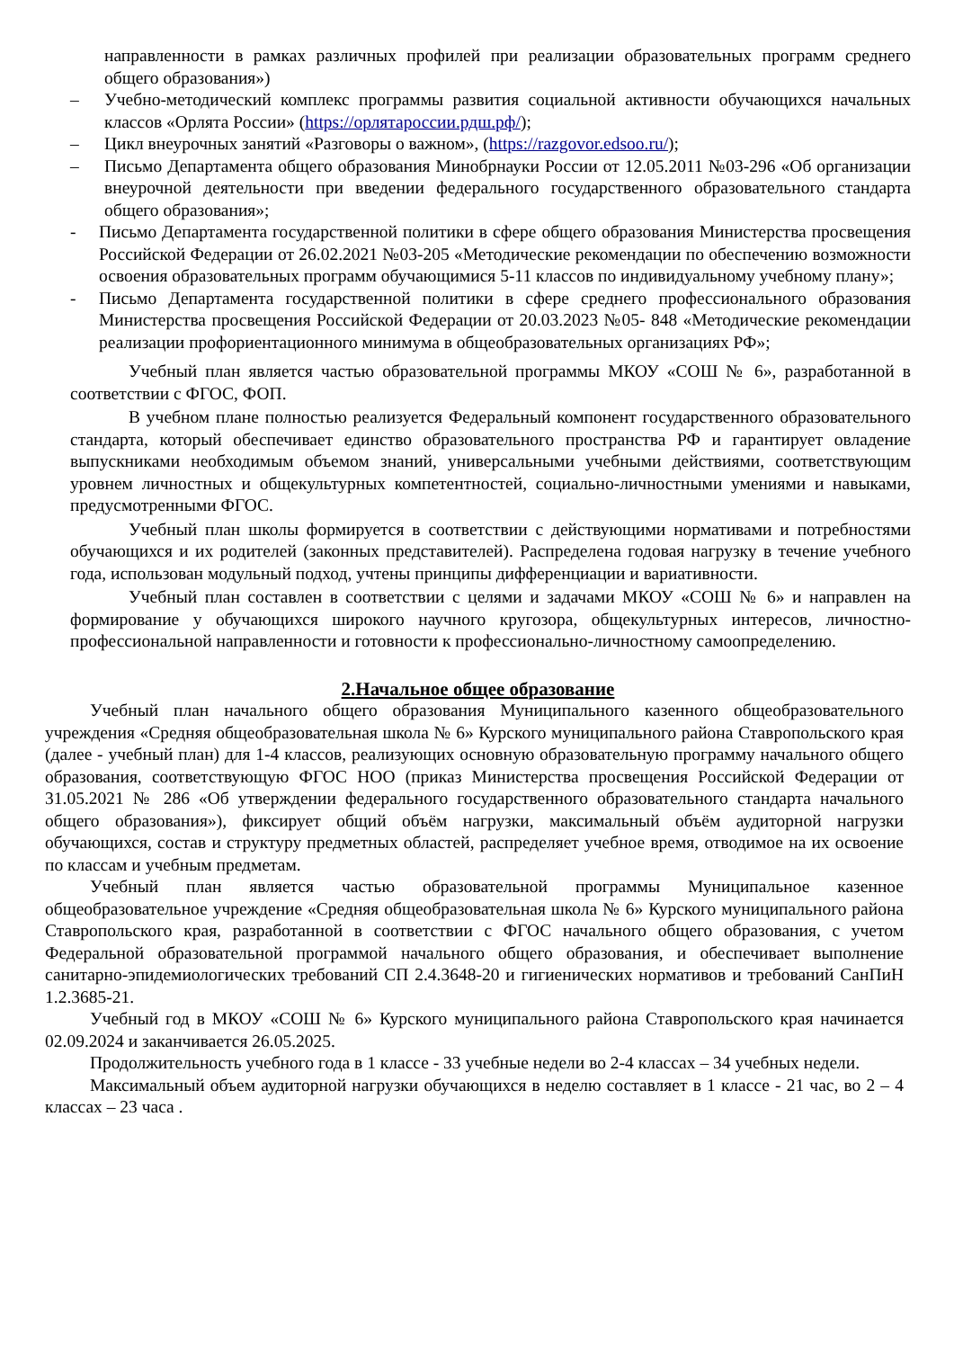направленности в рамках различных профилей при реализации образовательных программ среднего общего образования»)
– Учебно-методический комплекс программы развития социальной активности обучающихся начальных классов «Орлята России» (https://орлятароссии.рдш.рф/);
– Цикл внеурочных занятий «Разговоры о важном», (https://razgovor.edsoo.ru/);
– Письмо Департамента общего образования Минобрнауки России от 12.05.2011 №03-296 «Об организации внеурочной деятельности при введении федерального государственного образовательного стандарта общего образования»;
- Письмо Департамента государственной политики в сфере общего образования Министерства просвещения Российской Федерации от 26.02.2021 №03-205 «Методические рекомендации по обеспечению возможности освоения образовательных программ обучающимися 5-11 классов по индивидуальному учебному плану»;
- Письмо Департамента государственной политики в сфере среднего профессионального образования Министерства просвещения Российской Федерации от 20.03.2023 №05- 848 «Методические рекомендации реализации профориентационного минимума в общеобразовательных организациях РФ»;
Учебный план является частью образовательной программы МКОУ «СОШ № 6», разработанной в соответствии с ФГОС, ФОП.
В учебном плане полностью реализуется Федеральный компонент государственного образовательного стандарта, который обеспечивает единство образовательного пространства РФ и гарантирует овладение выпускниками необходимым объемом знаний, универсальными учебными действиями, соответствующим уровнем личностных и общекультурных компетентностей, социально-личностными умениями и навыками, предусмотренными ФГОС.
Учебный план школы формируется в соответствии с действующими нормативами и потребностями обучающихся и их родителей (законных представителей). Распределена годовая нагрузку в течение учебного года, использован модульный подход, учтены принципы дифференциации и вариативности.
Учебный план составлен в соответствии с целями и задачами МКОУ «СОШ № 6» и направлен на формирование у обучающихся широкого научного кругозора, общекультурных интересов, личностно-профессиональной направленности и готовности к профессионально-личностному самоопределению.
2.Начальное общее образование
Учебный план начального общего образования Муниципального казенного общеобразовательного учреждения «Средняя общеобразовательная школа № 6» Курского муниципального района Ставропольского края (далее - учебный план) для 1-4 классов, реализующих основную образовательную программу начального общего образования, соответствующую ФГОС НОО (приказ Министерства просвещения Российской Федерации от 31.05.2021 № 286 «Об утверждении федерального государственного образовательного стандарта начального общего образования»), фиксирует общий объём нагрузки, максимальный объём аудиторной нагрузки обучающихся, состав и структуру предметных областей, распределяет учебное время, отводимое на их освоение по классам и учебным предметам.
Учебный план является частью образовательной программы Муниципальное казенное общеобразовательное учреждение «Средняя общеобразовательная школа № 6» Курского муниципального района Ставропольского края, разработанной в соответствии с ФГОС начального общего образования, с учетом Федеральной образовательной программой начального общего образования, и обеспечивает выполнение санитарно-эпидемиологических требований СП 2.4.3648-20 и гигиенических нормативов и требований СанПиН 1.2.3685-21.
Учебный год в МКОУ «СОШ № 6» Курского муниципального района Ставропольского края начинается 02.09.2024 и заканчивается 26.05.2025.
Продолжительность учебного года в 1 классе - 33 учебные недели во 2-4 классах – 34 учебных недели.
Максимальный объем аудиторной нагрузки обучающихся в неделю составляет в 1 классе - 21 час, во 2 – 4 классах – 23 часа .